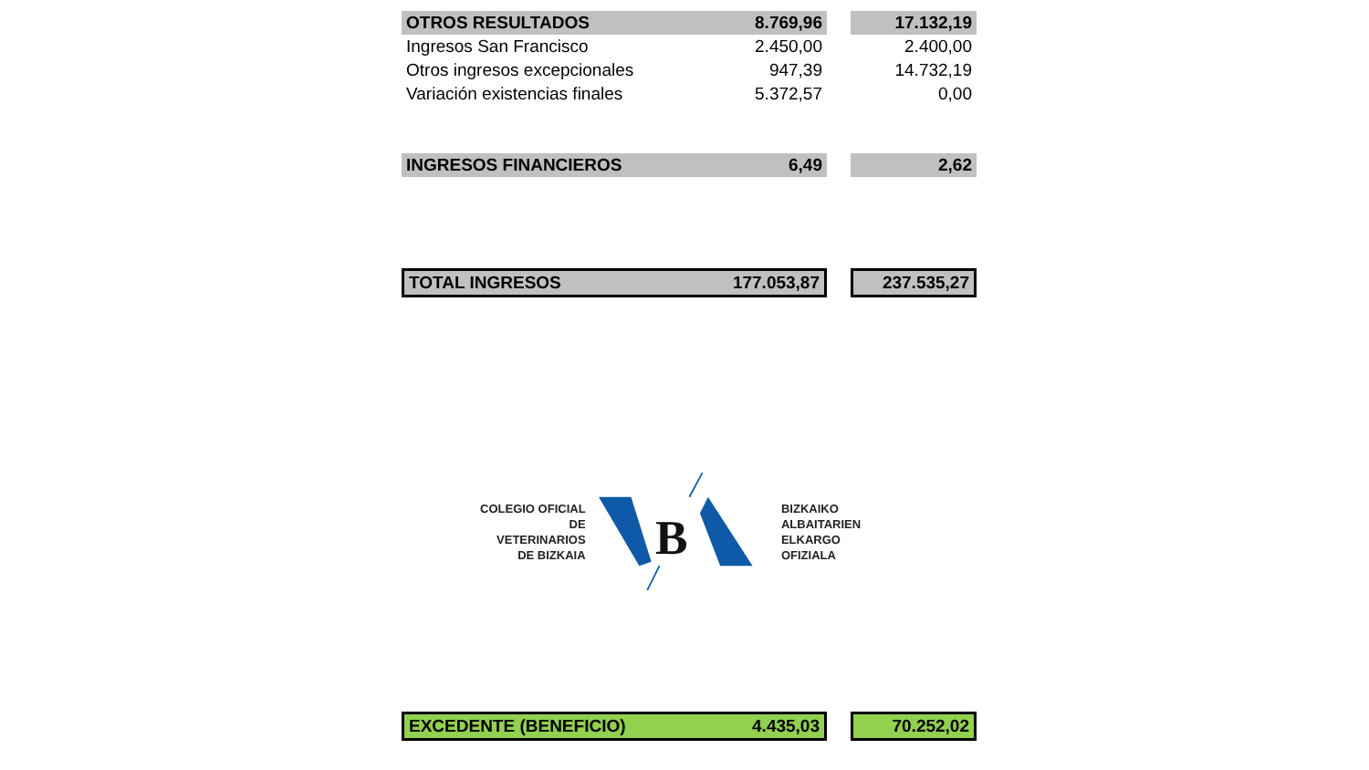| OTROS RESULTADOS | 8.769,96 | | 17.132,19 |
| Ingresos San Francisco | 2.450,00 | | 2.400,00 |
| Otros ingresos excepcionales | 947,39 | | 14.732,19 |
| Variación existencias finales | 5.372,57 | | 0,00 |
| INGRESOS FINANCIEROS | 6,49 | | 2,62 |
| TOTAL INGRESOS | 177.053,87 | | 237.535,27 |
COLEGIO OFICIAL DE
VETERINARIOS
DE BIZKAIA
B
BIZKAIKO
ALBAITARIEN
ELKARGO OFIZIALA
| EXCEDENTE (BENEFICIO) | 4.435,03 | | 70.252,02 |